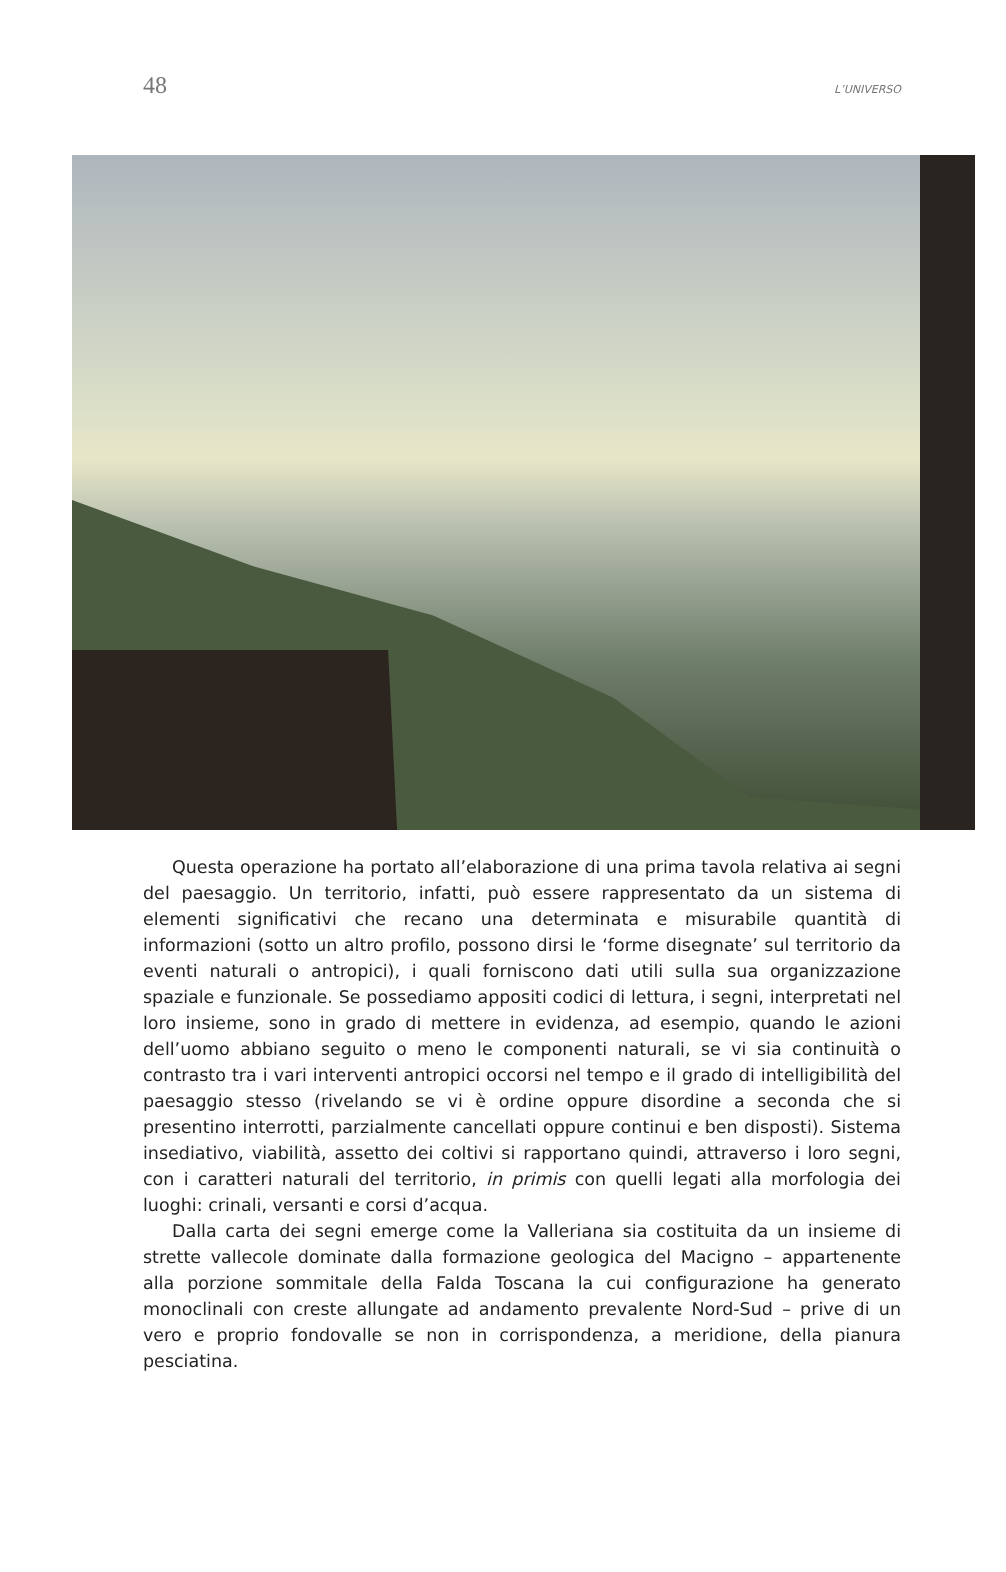48 L’UNIVERSO
Questa operazione ha portato all’elaborazione di una prima tavola relativa ai segni del paesaggio. Un territorio, infatti, può essere rappresentato da un sistema di elementi significativi che recano una determinata e misurabile quantità di informazioni (sotto un altro profilo, possono dirsi le ‘forme disegnate’ sul territorio da eventi naturali o antropici), i quali forniscono dati utili sulla sua organizzazione spaziale e funzionale. Se possediamo appositi codici di lettura, i segni, interpretati nel loro insieme, sono in grado di mettere in evidenza, ad esempio, quando le azioni dell’uomo abbiano seguito o meno le componenti naturali, se vi sia continuità o contrasto tra i vari interventi antropici occorsi nel tempo e il grado di intelligibilità del paesaggio stesso (rivelando se vi è ordine oppure disordine a seconda che si presentino interrotti, parzialmente cancellati oppure continui e ben disposti). Sistema insediativo, viabilità, assetto dei coltivi si rapportano quindi, attraverso i loro segni, con i caratteri naturali del territorio, in primis con quelli legati alla morfologia dei luoghi: crinali, versanti e corsi d’acqua.
Dalla carta dei segni emerge come la Valleriana sia costituita da un insieme di strette vallecole dominate dalla formazione geologica del Macigno – appartenente alla porzione sommitale della Falda Toscana la cui configurazione ha generato monoclinali con creste allungate ad andamento prevalente Nord-Sud – prive di un vero e proprio fondovalle se non in corrispondenza, a meridione, della pianura pesciatina.